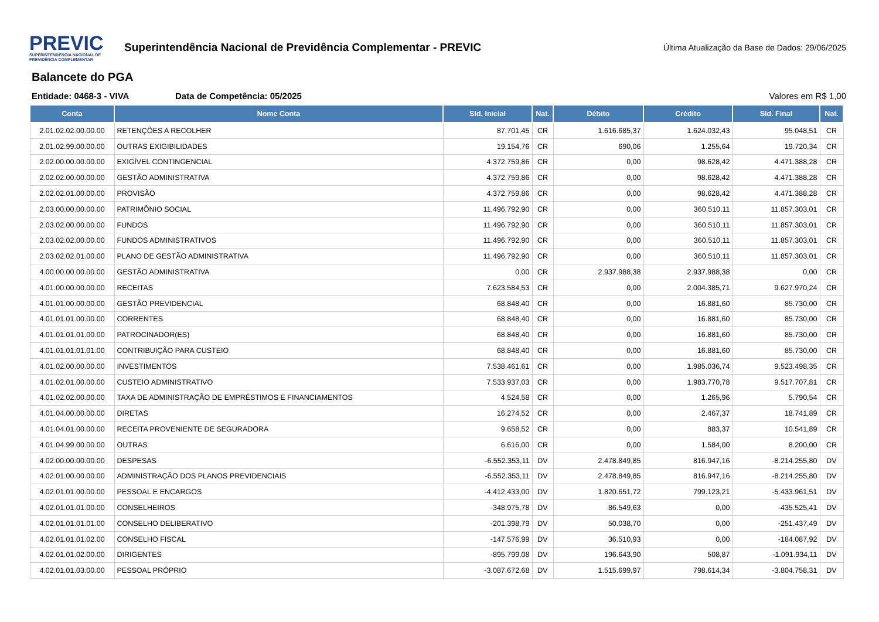PREVIC
SUPERINTENDENCIA NACIONAL DE PREVIDÊNCIA COMPLEMENTAR
Superintendência Nacional de Previdência Complementar - PREVIC
Última Atualização da Base de Dados: 29/06/2025
Balancete do PGA
Entidade: 0468-3 - VIVA Data de Competência: 05/2025 Valores em R$ 1,00
| Conta | Nome Conta | Sld. Inicial | Nat. | Débito | Crédito | Sld. Final | Nat. |
| --- | --- | --- | --- | --- | --- | --- | --- |
| 2.01.02.02.00.00.00 | RETENÇÕES A RECOLHER | 87.701,45 | CR | 1.616.685,37 | 1.624.032,43 | 95.048,51 | CR |
| 2.01.02.99.00.00.00 | OUTRAS EXIGIBILIDADES | 19.154,76 | CR | 690,06 | 1.255,64 | 19.720,34 | CR |
| 2.02.00.00.00.00.00 | EXIGÍVEL CONTINGENCIAL | 4.372.759,86 | CR | 0,00 | 98.628,42 | 4.471.388,28 | CR |
| 2.02.02.00.00.00.00 | GESTÃO ADMINISTRATIVA | 4.372.759,86 | CR | 0,00 | 98.628,42 | 4.471.388,28 | CR |
| 2.02.02.01.00.00.00 | PROVISÃO | 4.372.759,86 | CR | 0,00 | 98.628,42 | 4.471.388,28 | CR |
| 2.03.00.00.00.00.00 | PATRIMÔNIO SOCIAL | 11.496.792,90 | CR | 0,00 | 360.510,11 | 11.857.303,01 | CR |
| 2.03.02.00.00.00.00 | FUNDOS | 11.496.792,90 | CR | 0,00 | 360.510,11 | 11.857.303,01 | CR |
| 2.03.02.02.00.00.00 | FUNDOS ADMINISTRATIVOS | 11.496.792,90 | CR | 0,00 | 360.510,11 | 11.857.303,01 | CR |
| 2.03.02.02.01.00.00 | PLANO DE GESTÃO ADMINISTRATIVA | 11.496.792,90 | CR | 0,00 | 360.510,11 | 11.857.303,01 | CR |
| 4.00.00.00.00.00.00 | GESTÃO ADMINISTRATIVA | 0,00 | CR | 2.937.988,38 | 2.937.988,38 | 0,00 | CR |
| 4.01.00.00.00.00.00 | RECEITAS | 7.623.584,53 | CR | 0,00 | 2.004.385,71 | 9.627.970,24 | CR |
| 4.01.01.00.00.00.00 | GESTÃO PREVIDENCIAL | 68.848,40 | CR | 0,00 | 16.881,60 | 85.730,00 | CR |
| 4.01.01.01.00.00.00 | CORRENTES | 68.848,40 | CR | 0,00 | 16.881,60 | 85.730,00 | CR |
| 4.01.01.01.01.00.00 | PATROCINADOR(ES) | 68.848,40 | CR | 0,00 | 16.881,60 | 85.730,00 | CR |
| 4.01.01.01.01.01.00 | CONTRIBUIÇÃO PARA CUSTEIO | 68.848,40 | CR | 0,00 | 16.881,60 | 85.730,00 | CR |
| 4.01.02.00.00.00.00 | INVESTIMENTOS | 7.538.461,61 | CR | 0,00 | 1.985.036,74 | 9.523.498,35 | CR |
| 4.01.02.01.00.00.00 | CUSTEIO ADMINISTRATIVO | 7.533.937,03 | CR | 0,00 | 1.983.770,78 | 9.517.707,81 | CR |
| 4.01.02.02.00.00.00 | TAXA DE ADMINISTRAÇÃO DE EMPRÉSTIMOS E FINANCIAMENTOS | 4.524,58 | CR | 0,00 | 1.265,96 | 5.790,54 | CR |
| 4.01.04.00.00.00.00 | DIRETAS | 16.274,52 | CR | 0,00 | 2.467,37 | 18.741,89 | CR |
| 4.01.04.01.00.00.00 | RECEITA PROVENIENTE DE SEGURADORA | 9.658,52 | CR | 0,00 | 883,37 | 10.541,89 | CR |
| 4.01.04.99.00.00.00 | OUTRAS | 6.616,00 | CR | 0,00 | 1.584,00 | 8.200,00 | CR |
| 4.02.00.00.00.00.00 | DESPESAS | -6.552.353,11 | DV | 2.478.849,85 | 816.947,16 | -8.214.255,80 | DV |
| 4.02.01.00.00.00.00 | ADMINISTRAÇÃO DOS PLANOS PREVIDENCIAIS | -6.552.353,11 | DV | 2.478.849,85 | 816.947,16 | -8.214.255,80 | DV |
| 4.02.01.01.00.00.00 | PESSOAL E ENCARGOS | -4.412.433,00 | DV | 1.820.651,72 | 799.123,21 | -5.433.961,51 | DV |
| 4.02.01.01.01.00.00 | CONSELHEIROS | -348.975,78 | DV | 86.549,63 | 0,00 | -435.525,41 | DV |
| 4.02.01.01.01.01.00 | CONSELHO DELIBERATIVO | -201.398,79 | DV | 50.038,70 | 0,00 | -251.437,49 | DV |
| 4.02.01.01.01.02.00 | CONSELHO FISCAL | -147.576,99 | DV | 36.510,93 | 0,00 | -184.087,92 | DV |
| 4.02.01.01.02.00.00 | DIRIGENTES | -895.799,08 | DV | 196.643,90 | 508,87 | -1.091.934,11 | DV |
| 4.02.01.01.03.00.00 | PESSOAL PRÓPRIO | -3.087.672,68 | DV | 1.515.699,97 | 798.614,34 | -3.804.758,31 | DV |